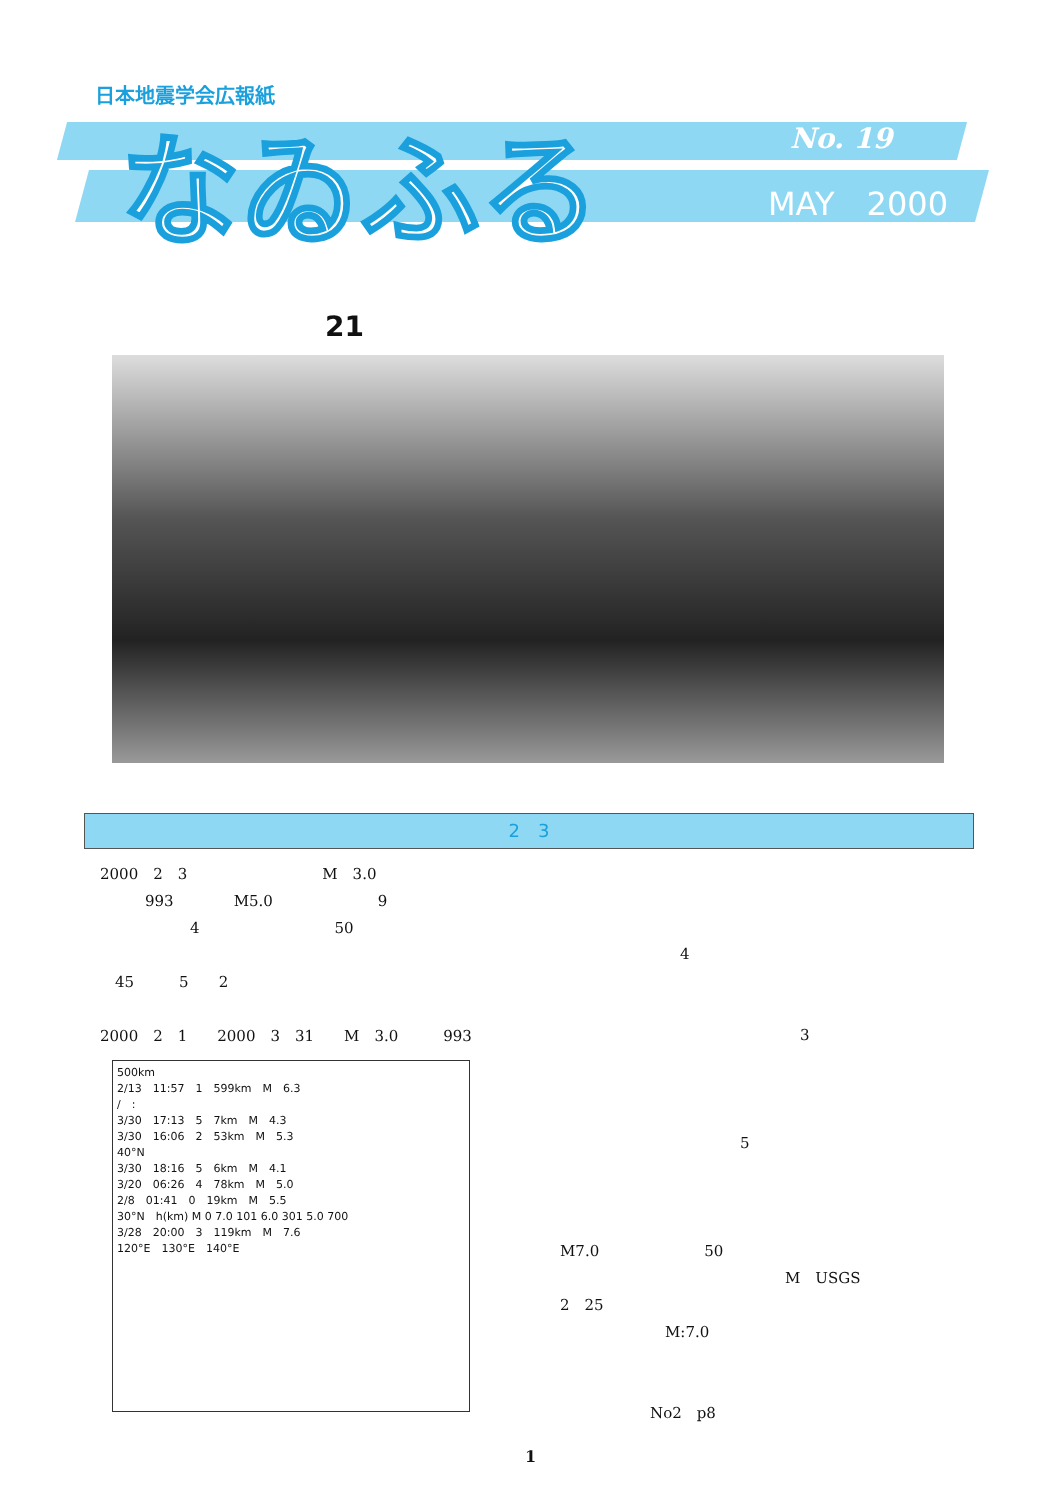日本地震学会広報紙
なゐふる No. 19
MAY　2000
21
2　3
2000　2　3　　　　　　　　　M　3.0
　　　993　　　　M5.0　　　　　　　9
　　　　　　4　　　　　　　　　50
　45　　　5　　2
2000　2　1　　2000　3　31　　M　3.0　　　993
500km
2/13　11:57　1　599km　M　6.3
/　:
3/30　17:13　5　7km　M　4.3
3/30　16:06　2　53km　M　5.3
40°N
3/30　18:16　5　6km　M　4.1
3/20　06:26　4　78km　M　5.0
2/8　01:41　0　19km　M　5.5
30°N　h(km) M 0 7.0 101 6.0 301 5.0 700
3/28　20:00　3　119km　M　7.6
120°E　130°E　140°E
　　　　　　　　4
　　　　　　　　　　　　　　　　3
　　　　　　　　　　　　5
M7.0　　　　　　　50
　　　　　　　　　　　　　　　M　USGS
2　25
　　　　　　　M:7.0
　　　　　　No2　p8
1